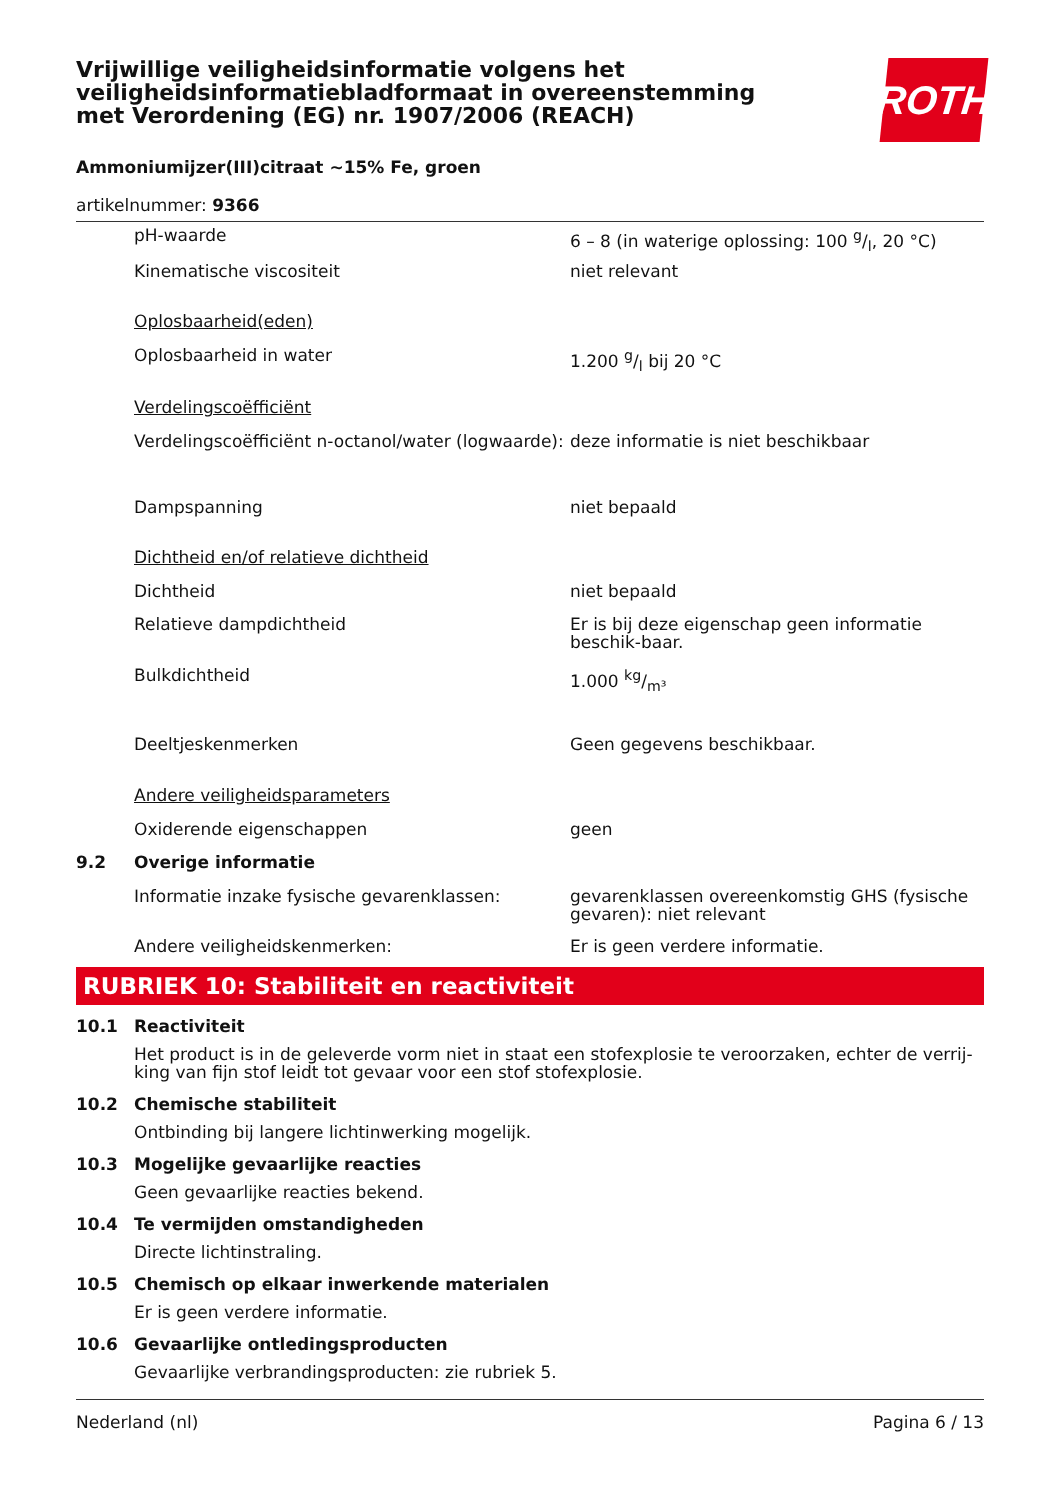Vrijwillige veiligheidsinformatie volgens het veiligheidsinformatiebladformaat in overeenstemming met Verordening (EG) nr. 1907/2006 (REACH)
ROTH
Ammoniumijzer(III)citraat ~15% Fe, groen
artikelnummer: 9366
| | pH-waarde | 6 – 8 (in waterige oplossing: 100 g/l, 20 °C) |
| | Kinematische viscositeit | niet relevant |
| | Oplosbaarheid(eden) | |
| | Oplosbaarheid in water | 1.200 g/l bij 20 °C |
| | Verdelingscoëfficiënt | |
| | Verdelingscoëfficiënt n-octanol/water (logwaarde): | deze informatie is niet beschikbaar |
| | Dampspanning | niet bepaald |
| | Dichtheid en/of relatieve dichtheid | |
| | Dichtheid | niet bepaald |
| | Relatieve dampdichtheid | Er is bij deze eigenschap geen informatie beschik-baar. |
| | Bulkdichtheid | 1.000 kg/m³ |
| | Deeltjeskenmerken | Geen gegevens beschikbaar. |
| | Andere veiligheidsparameters | |
| | Oxiderende eigenschappen | geen |
| 9.2 | Overige informatie | |
| | Informatie inzake fysische gevarenklassen: | gevarenklassen overeenkomstig GHS (fysische gevaren): niet relevant |
| | Andere veiligheidskenmerken: | Er is geen verdere informatie. |
RUBRIEK 10: Stabiliteit en reactiviteit
| 10.1 | Reactiviteit |
| | Het product is in de geleverde vorm niet in staat een stofexplosie te veroorzaken, echter de verrij-king van fijn stof leidt tot gevaar voor een stof stofexplosie. |
| 10.2 | Chemische stabiliteit |
| | Ontbinding bij langere lichtinwerking mogelijk. |
| 10.3 | Mogelijke gevaarlijke reacties |
| | Geen gevaarlijke reacties bekend. |
| 10.4 | Te vermijden omstandigheden |
| | Directe lichtinstraling. |
| 10.5 | Chemisch op elkaar inwerkende materialen |
| | Er is geen verdere informatie. |
| 10.6 | Gevaarlijke ontledingsproducten |
| | Gevaarlijke verbrandingsproducten: zie rubriek 5. |
Nederland (nl) Pagina 6 / 13